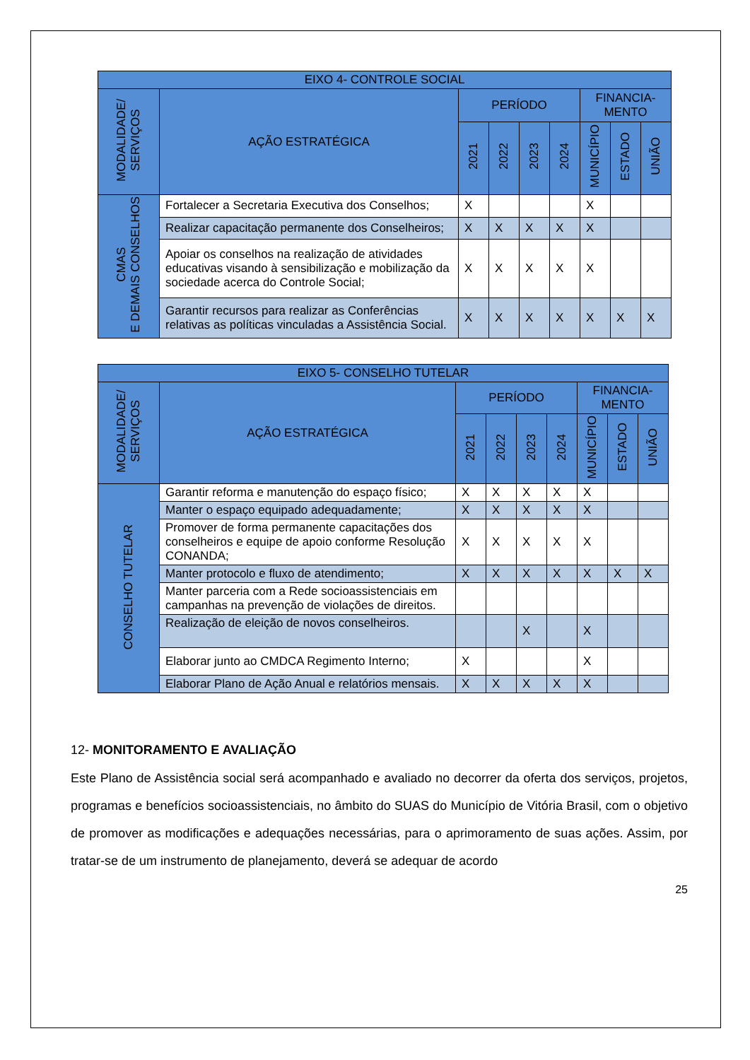| EIXO 4- CONTROLE SOCIAL | | | | | | | | |
| --- | --- | --- | --- | --- | --- | --- | --- | --- |
| MODALIDADE/ SERVIÇOS | AÇÃO ESTRATÉGICA | PERÍODO | | | | FINANCIA-MENTO | | |
| | | 2021 | 2022 | 2023 | 2024 | MUNICÍPIO | ESTADO | UNIÃO |
| CMAS E DEMAIS CONSELHOS | Fortalecer a Secretaria Executiva dos Conselhos; | X | | | | X | | |
| | Realizar capacitação permanente dos Conselheiros; | X | X | X | X | X | | |
| | Apoiar os conselhos na realização de atividades educativas visando à sensibilização e mobilização da sociedade acerca do Controle Social; | X | X | X | X | X | | |
| | Garantir recursos para realizar as Conferências relativas as políticas vinculadas a Assistência Social. | X | X | X | X | X | X | X |
| EIXO 5- CONSELHO TUTELAR | | | | | | | | |
| --- | --- | --- | --- | --- | --- | --- | --- | --- |
| MODALIDADE/ SERVIÇOS | AÇÃO ESTRATÉGICA | PERÍODO | | | | FINANCIA-MENTO | | |
| | | 2021 | 2022 | 2023 | 2024 | MUNICÍPIO | ESTADO | UNIÃO |
| CONSELHO TUTELAR | Garantir reforma e manutenção do espaço físico; | X | X | X | X | X | | |
| | Manter o espaço equipado adequadamente; | X | X | X | X | X | | |
| | Promover de forma permanente capacitações dos conselheiros e equipe de apoio conforme Resolução CONANDA; | X | X | X | X | X | | |
| | Manter protocolo e fluxo de atendimento; | X | X | X | X | X | X | X |
| | Manter parceria com a Rede socioassistenciais em campanhas na prevenção de violações de direitos. | | | | | | | |
| | Realização de eleição de novos conselheiros. | | | X | | X | | |
| | Elaborar junto ao CMDCA Regimento Interno; | X | | | | X | | |
| | Elaborar Plano de Ação Anual e relatórios mensais. | X | X | X | X | X | | |
12- MONITORAMENTO E AVALIAÇÃO
Este Plano de Assistência social será acompanhado e avaliado no decorrer da oferta dos serviços, projetos, programas e benefícios socioassistenciais, no âmbito do SUAS do Município de Vitória Brasil, com o objetivo de promover as modificações e adequações necessárias, para o aprimoramento de suas ações. Assim, por tratar-se de um instrumento de planejamento, deverá se adequar de acordo
25